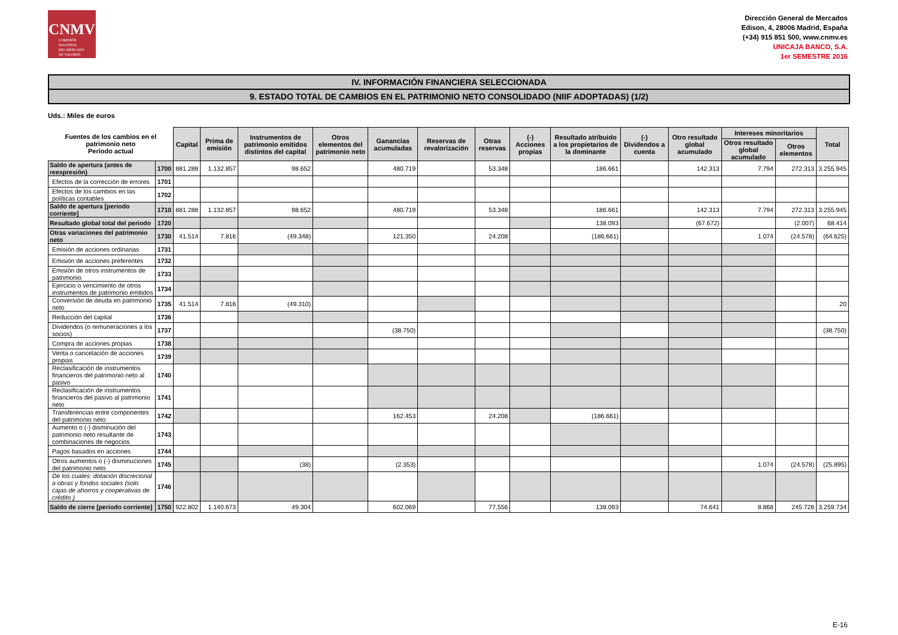CNMV
COMISIÓN
NACIONAL
DEL MERCADO
DE VALORES
Dirección General de Mercados
Edison, 4, 28006 Madrid, España
(+34) 915 851 500, www.cnmv.es
UNICAJA BANCO, S.A.
1er SEMESTRE 2016
IV. INFORMACIÓN FINANCIERA SELECCIONADA
9. ESTADO TOTAL DE CAMBIOS EN EL PATRIMONIO NETO CONSOLIDADO (NIIF ADOPTADAS) (1/2)
Uds.: Miles de euros
| Fuentes de los cambios en el patrimonio neto Periodo actual | | Capital | Prima de emisión | Instrumentos de patrimonio emitidos distintos del capital | Otros elementos del patrimonio neto | Ganancias acumuladas | Reservas de revalorización | Otras reservas | (-) Acciones propias | Resultado atribuido a los propietarios de la dominante | (-) Dividendos a cuenta | Otro resultado global acumulado | Intereses minoritarios | | Total |
| --- | --- | --- | --- | --- | --- | --- | --- | --- | --- | --- | --- | --- | --- | --- | --- |
| | | | | | | | | | | | | | Otros resultado global acumulado | Otros elementos | |
| Saldo de apertura (antes de reexpresión) | 1700 | 881.288 | 1.132.857 | 98.652 | | 480.719 | | 53.348 | | 186.661 | | 142.313 | 7.794 | 272.313 | 3.255.945 |
| Efectos de la corrección de errores | 1701 | | | | | | | | | | | | | | |
| Efectos de los cambios en las políticas contables | 1702 | | | | | | | | | | | | | | |
| Saldo de apertura [periodo corriente] | 1710 | 881.288 | 1.132.857 | 98.652 | | 480.719 | | 53.348 | | 186.661 | | 142.313 | 7.794 | 272.313 | 3.255.945 |
| Resultado global total del periodo | 1720 | | | | | | | | | 138.093 | | (67.672) | | (2.007) | 68.414 |
| Otras variaciones del patrimonio neto | 1730 | 41.514 | 7.816 | (49.348) | | 121.350 | | 24.208 | | (186.661) | | | 1.074 | (24.578) | (64.625) |
| Emisión de acciones ordinarias | 1731 | | | | | | | | | | | | | | |
| Emisión de acciones preferentes | 1732 | | | | | | | | | | | | | | |
| Emisión de otros instrumentos de patrimonio | 1733 | | | | | | | | | | | | | | |
| Ejercicio o vencimiento de otros instrumentos de patrimonio emitidos | 1734 | | | | | | | | | | | | | | |
| Conversión de deuda en patrimonio neto | 1735 | 41.514 | 7.816 | (49.310) | | | | | | | | | | | 20 |
| Reducción del capital | 1736 | | | | | | | | | | | | | | |
| Dividendos (o remuneraciones a los socios) | 1737 | | | | | (38.750) | | | | | | | | | (38.750) |
| Compra de acciones propias | 1738 | | | | | | | | | | | | | | |
| Venta o cancelación de acciones propias | 1739 | | | | | | | | | | | | | | |
| Reclasificación de instrumentos financieros del patrimonio neto al pasivo | 1740 | | | | | | | | | | | | | | |
| Reclasificación de instrumentos financieros del pasivo al patrimonio neto | 1741 | | | | | | | | | | | | | | |
| Transferencias entre componentes del patrimonio neto | 1742 | | | | | 162.453 | | 24.208 | | (186.661) | | | | | |
| Aumento o (-) disminución del patrimonio neto resultante de combinaciones de negocios | 1743 | | | | | | | | | | | | | | |
| Pagos basados en acciones | 1744 | | | | | | | | | | | | | | |
| Otros aumentos o (-) disminuciones del patrimonio neto | 1745 | | | (38) | | (2.353) | | | | | | | 1.074 | (24.578) | (25.895) |
| De los cuales: dotación discrecional a obras y fondos sociales (solo cajas de ahorros y cooperativas de crédito ) | 1746 | | | | | | | | | | | | | | |
| Saldo de cierre [periodo corriente] | 1750 | 922.802 | 1.140.673 | 49.304 | | 602.069 | | 77.556 | | 138.093 | | 74.641 | 8.868 | 245.728 | 3.259.734 |
E-16